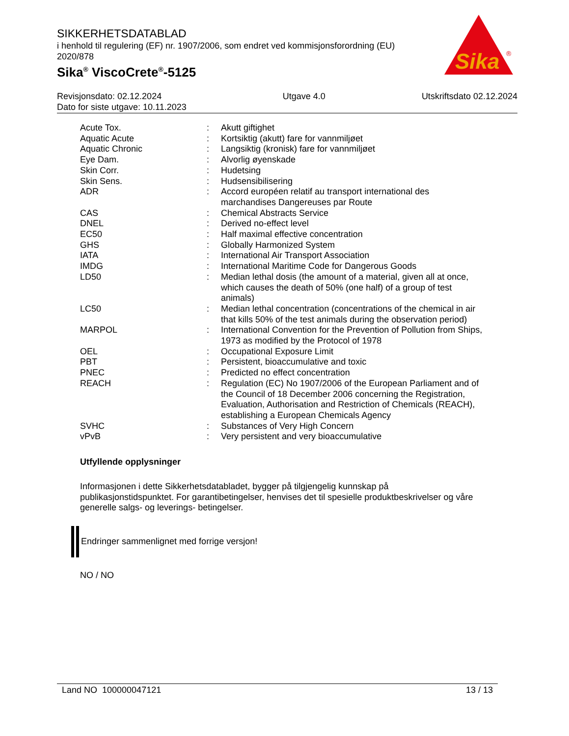SIKKERHETSDATABLAD
i henhold til regulering (EF) nr. 1907/2006, som endret ved kommisjonsforordning (EU) 2020/878
Sika<sup>®</sup> ViscoCrete<sup>®</sup>-5125
Sika
®
Revisjonsdato: 02.12.2024
Dato for siste utgave: 10.11.2023
Utgave 4.0 Utskriftsdato 02.12.2024
| Acute Tox. | : | Akutt giftighet |
| Aquatic Acute | : | Kortsiktig (akutt) fare for vannmiljøet |
| Aquatic Chronic | : | Langsiktig (kronisk) fare for vannmiljøet |
| Eye Dam. | : | Alvorlig øyenskade |
| Skin Corr. | : | Hudetsing |
| Skin Sens. | : | Hudsensibilisering |
| ADR | : | Accord européen relatif au transport international des marchandises Dangereuses par Route |
| CAS | : | Chemical Abstracts Service |
| DNEL | : | Derived no-effect level |
| EC50 | : | Half maximal effective concentration |
| GHS | : | Globally Harmonized System |
| IATA | : | International Air Transport Association |
| IMDG | : | International Maritime Code for Dangerous Goods |
| LD50 | : | Median lethal dosis (the amount of a material, given all at once, which causes the death of 50% (one half) of a group of test animals) |
| LC50 | : | Median lethal concentration (concentrations of the chemical in air that kills 50% of the test animals during the observation period) |
| MARPOL | : | International Convention for the Prevention of Pollution from Ships, 1973 as modified by the Protocol of 1978 |
| OEL | : | Occupational Exposure Limit |
| PBT | : | Persistent, bioaccumulative and toxic |
| PNEC | : | Predicted no effect concentration |
| REACH | : | Regulation (EC) No 1907/2006 of the European Parliament and of the Council of 18 December 2006 concerning the Registration, Evaluation, Authorisation and Restriction of Chemicals (REACH), establishing a European Chemicals Agency |
| SVHC | : | Substances of Very High Concern |
| vPvB | : | Very persistent and very bioaccumulative |
Utfyllende opplysninger
Informasjonen i dette Sikkerhetsdatabladet, bygger på tilgjengelig kunnskap på publikasjonstidspunktet. For garantibetingelser, henvises det til spesielle produktbeskrivelser og våre generelle salgs- og leverings- betingelser.
Endringer sammenlignet med forrige versjon!
NO / NO
Land NO 100000047121 13 / 13